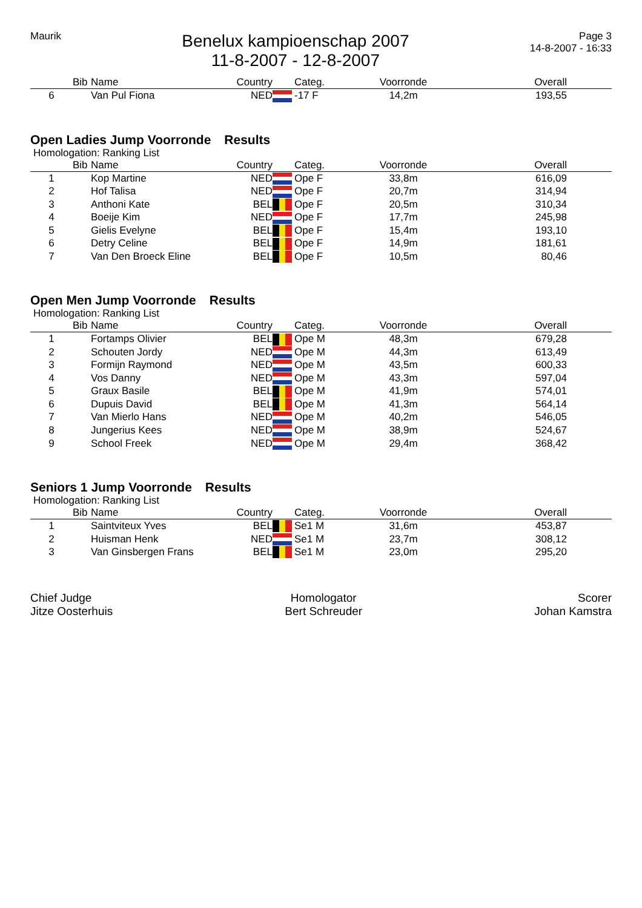Maurik
Benelux kampioenschap 2007
11-8-2007 - 12-8-2007
Page 3
14-8-2007 - 16:33
| | Bib | Name | Country | | Categ. | Voorronde | Overall | |
| --- | --- | --- | --- | --- | --- | --- | --- | --- |
| 6 | | Van Pul Fiona | NED | | -17 F | 14,2m | 193,55 | |
Open Ladies Jump Voorronde Results
Homologation: Ranking List
| | Bib | Name | Country | | Categ. | Voorronde | Overall | |
| --- | --- | --- | --- | --- | --- | --- | --- | --- |
| 1 | | Kop Martine | NED | | Ope F | 33,8m | 616,09 | |
| 2 | | Hof Talisa | NED | | Ope F | 20,7m | 314,94 | |
| 3 | | Anthoni Kate | BEL | | Ope F | 20,5m | 310,34 | |
| 4 | | Boeije Kim | NED | | Ope F | 17,7m | 245,98 | |
| 5 | | Gielis Evelyne | BEL | | Ope F | 15,4m | 193,10 | |
| 6 | | Detry Celine | BEL | | Ope F | 14,9m | 181,61 | |
| 7 | | Van Den Broeck Eline | BEL | | Ope F | 10,5m | 80,46 | |
Open Men Jump Voorronde Results
Homologation: Ranking List
| | Bib | Name | Country | | Categ. | Voorronde | Overall | |
| --- | --- | --- | --- | --- | --- | --- | --- | --- |
| 1 | | Fortamps Olivier | BEL | | Ope M | 48,3m | 679,28 | |
| 2 | | Schouten Jordy | NED | | Ope M | 44,3m | 613,49 | |
| 3 | | Formijn Raymond | NED | | Ope M | 43,5m | 600,33 | |
| 4 | | Vos Danny | NED | | Ope M | 43,3m | 597,04 | |
| 5 | | Graux Basile | BEL | | Ope M | 41,9m | 574,01 | |
| 6 | | Dupuis David | BEL | | Ope M | 41,3m | 564,14 | |
| 7 | | Van Mierlo Hans | NED | | Ope M | 40,2m | 546,05 | |
| 8 | | Jungerius Kees | NED | | Ope M | 38,9m | 524,67 | |
| 9 | | School Freek | NED | | Ope M | 29,4m | 368,42 | |
Seniors 1 Jump Voorronde Results
Homologation: Ranking List
| | Bib | Name | Country | | Categ. | Voorronde | Overall | |
| --- | --- | --- | --- | --- | --- | --- | --- | --- |
| 1 | | Saintviteux Yves | BEL | | Se1 M | 31,6m | 453,87 | |
| 2 | | Huisman Henk | NED | | Se1 M | 23,7m | 308,12 | |
| 3 | | Van Ginsbergen Frans | BEL | | Se1 M | 23,0m | 295,20 | |
Chief Judge
Jitze Oosterhuis
Homologator
Bert Schreuder
Scorer
Johan Kamstra